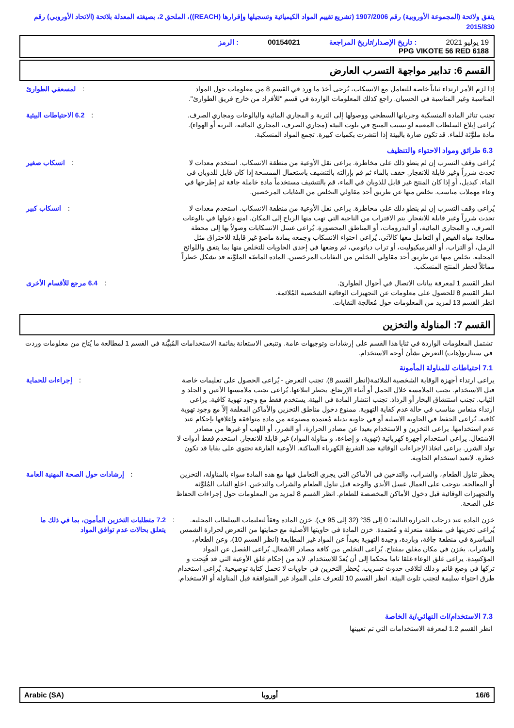يتفق ولائحة (المجموعة الأوروبية) رقم 1907/2006 (تشريع تقييم المواد الكيميائية وتسجيلها وإقرارها (REACH))، الملحق 2، بصيغته المعدلة بلائحة (الاتحاد الأوروبي) رقم 2015/830
19 يوليو 2021
: تاريخ الإصدار/تاريخ المراجعة
00154021
: الرمز
PPG VIKOTE 56 RED 6188
القسم 6: تدابير مواجهة التسرب العارض
إذا لزم الأمر ارتداء ثياباً خاصة للتعامل مع الانسكاب، يُرجى أخذ ما ورد في القسم 8 من معلومات حول المواد المناسبة وغير المناسبة في الحسبان. راجع كذلك المعلومات الواردة في قسم "للأفراد من خارج فريق الطوارئ".
: لمسعفي الطوارئ
تجنب تناثر المادة المنسكبة وجريانها السطحي ووصولها إلى التربة و المجاري المائية والبالوعات ومجاري الصرف. يُراعى إبلاغ السلطات المعنية لو تسبب المنتج في تلوث البيئة (مجاري الصرف، المجاري المائية، التربة أو الهواء). مادة ملوَّثة للماء. قد تكون ضارة بالبيئة إذا انتشرت بكميات كبيرة. تجمع المواد المنسكبة.
: 6.2 الاحتياطات البيئية
6.3 طرائق ومواد الاحتواء والتنظيف
يُراعى وقف التسرب إن لم ينطو ذلك على مخاطرة. يراعى نقل الأوعية من منطقة الانسكاب. استخدم معدات لا تحدث شرراً وغير قابلة للانفجار. خفف بالماء ثم قم بإزالته بالتنشيف باستعمال الممسحة إذا كان قابل للذوبان في الماء. كبديل، أو إذا كان المنتج غير قابل للذوبان في الماء، قم بالتنشيف مستخدماً مادة خاملة جافة ثم إطرحها في وعاء مهملات مناسب. تخلص منها عن طريق أحد مقاولي التخلص من النفايات المرخصين.
: انسكاب صغير
يُراعى وقف التسرب إن لم ينطو ذلك على مخاطرة. يراعى نقل الأوعية من منطقة الانسكاب. استخدم معدات لا تحدث شرراً وغير قابلة للانفجار. يتم الاقتراب من الناحية التي تهب منها الرياح إلى المكان. امنع دخولها في بالوعات الصرف، و المجاري المائية، أو البدرومات، أو المناطق المحصورة. يُراعى غسل الانسكابات وصولاً بها إلى محطة معالجة مياه الفيض أو التعامل معها كالآتي. يُراعى احتواء الانسكاب وجمعه بمادة ماصةٍ غير قابلة للاحتراق مثل الرمل، أو التراب، أو الفرميكيوليت، أو تراب دياتومي، ثم وضعها في إحدى الحاويات للتخلص منها بما يتفق واللوائح المحلية. تخلص منها عن طريق أحد مقاولي التخلص من النفايات المرخصين. المادة الماصّة الملوَّثة قد تشكل خطراً مماثلاً لخطر المنتج المنسكب.
: انسكاب كبير
انظر القسم 1 لمعرفة بيانات الاتصال في أحوال الطوارئ.
انظر القسم 8 للحصول على معلومات عن التجهيزات الوقائية الشخصية المُلائمة.
انظر القسم 13 لمزيد من المعلومات حول مُعالجة النفايات.
: 6.4 مرجع للأقسام الأخرى
القسم 7: المناولة والتخزين
تشتمل المعلومات الواردة في ثنايا هذا القسم على إرشادات وتوجيهات عامة. وتنبغي الاستعانة بقائمة الاستخدامات المُبيَّنة في القسم 1 لمطالعة ما يُتاح من معلومات وردت في سيناريو(هات) التعرض بشأن أوجه الاستخدام.
7.1 احتياطات للمناولة المأمونة
يراعى ارتداء أجهزة الوقاية الشخصية الملائمة(انظر القسم 8). تجنب التعرض - يُراعى الحصول على تعليمات خاصة قبل الاستخدام. تجنب الملامسة خلال الحمل أو أثناء الإرضاع. يحظر ابتلاعها. يُراعى تجنب ملامستها الأعين و الجلد و الثياب. تجنب استنشاق البخار أو الرذاذ. تجنب انتشار المادة في البيئة. يستخدم فقط مع وجود تهوية كافية. يراعى ارتداء منفاس مناسب في حالة عدم كفاية التهوية. ممنوع دخول مناطق التخزين والأماكن المغلقة إلاّ مع وجود تهوية كافية. يُراعى الحفظ في الحاوية الاصلية أو في حاوية بديلة مُعتمدة مصنوعة من مادة متوافقة وإغلاقها بإحكام عند عدم استخدامها. يراعى التخزين و الاستخدام بعيدا عن مصادر الحرارة، أو الشرر، أو اللهب أو غيرها من مصادر الاشتعال. يراعى استخدام أجهزة كهربائية (تهوية، و إضاءة، و مناولة المواد) غير قابلة للانفجار. استخدم فقط أدوات لا تولد الشرر. يراعى اتخاذ الإجراءات الوقائية ضد التفريغ الكهرباء الساكنة. الأوعية الفارغة تحتوي على بقايا قد تكون خطرة. لاتعيد استخدام الحاوية.
: إجراءات للحماية
يحظر تناول الطعام، والشراب، والتدخين في الأماكن التي يجري التعامل فيها مع هذه المادة سواء بالمناولة، التخزين أو المعالجة. يتوجب على العمال غسل الأيدي والوجه قبل تناول الطعام والشراب والتدخين. اخلع الثياب المُلوَّثة والتجهيزات الوقائية قبل دخول الأماكن المخصصة للطعام. انظر القسم 8 لمزيد من المعلومات حول إجراءات الحفاظ على الصحة.
: إرشادات حول الصحة المهنية العامة
خزن المادة عند درجات الحرارة التالية: 0 إلى 35° (32 إلى 95 ف). خزن المادة وفقاً لتعليمات السلطات المحلية. يُراعى تخزينها في منطقة منعزلة و مُعتمدة. خزن المادة في حاويتها الأصلية مع حمايتها من التعرض لحرارة الشمس المباشرة في منطقة جافة، وباردة، وجيدة التهوية بعيداً عن المواد غير المطابقة (انظر القسم 10)، وعن الطعام، والشراب. يخزن في مكان مغلق بمفتاح. يُراعى التخلص من كافة مصادر الاشعال. يُراعى الفصل عن المواد المؤكسِدة. يراعى غلق الوعاء غلقا تاما محكما إلى أن يُعدّ للاستخدام. لابد من إحكام غلق الأوعية التي قد فُتِحت و تركها في وضع قائم و ذلك لتلافي حدوث تسريب. يُحظر التخزين في حاويات لا تحمل كتابة توضيحية. يُراعى استخدام طرق احتواء سليمة لتجنب تلوث البيئة. انظر القسم 10 للتعرف على المواد غير المتوافقة قبل المناولة أو الاستخدام.
: 7.2 متطلبات التخزين المأمون، بما في ذلك ما يتعلق بحالات عدم توافق المواد
7.3 الاستخدام/ات النهائي/ية الخاصة
انظر القسم 1.2 لمعرفة الاستخدامات التي تم تعيينها
16/6 أوروبا Arabic (SA)